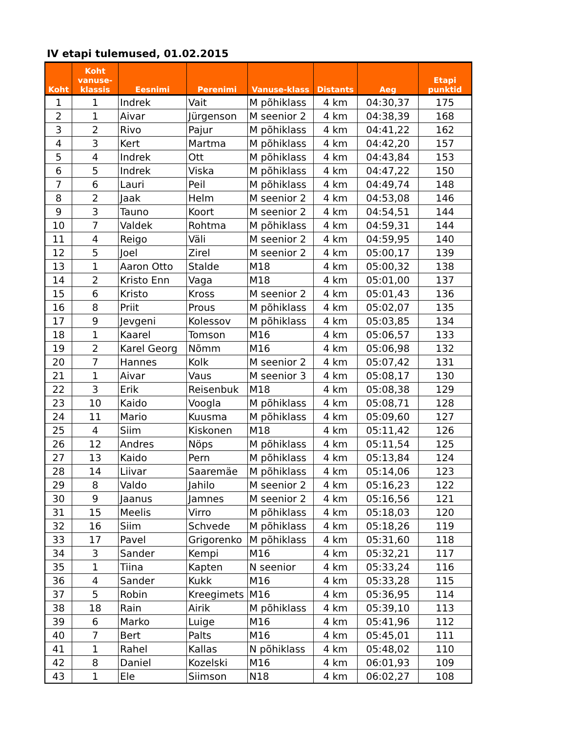IV etapi tulemused, 01.02.2015
| Koht | Koht vanuse-klassis | Eesnimi | Perenimi | Vanuse-klass | Distants | Aeg | Etapi punktid |
| --- | --- | --- | --- | --- | --- | --- | --- |
| 1 | 1 | Indrek | Vait | M põhiklass | 4 km | 04:30,37 | 175 |
| 2 | 1 | Aivar | Jürgenson | M seenior 2 | 4 km | 04:38,39 | 168 |
| 3 | 2 | Rivo | Pajur | M põhiklass | 4 km | 04:41,22 | 162 |
| 4 | 3 | Kert | Martma | M põhiklass | 4 km | 04:42,20 | 157 |
| 5 | 4 | Indrek | Ott | M põhiklass | 4 km | 04:43,84 | 153 |
| 6 | 5 | Indrek | Viska | M põhiklass | 4 km | 04:47,22 | 150 |
| 7 | 6 | Lauri | Peil | M põhiklass | 4 km | 04:49,74 | 148 |
| 8 | 2 | Jaak | Helm | M seenior 2 | 4 km | 04:53,08 | 146 |
| 9 | 3 | Tauno | Koort | M seenior 2 | 4 km | 04:54,51 | 144 |
| 10 | 7 | Valdek | Rohtma | M põhiklass | 4 km | 04:59,31 | 144 |
| 11 | 4 | Reigo | Väli | M seenior 2 | 4 km | 04:59,95 | 140 |
| 12 | 5 | Joel | Zirel | M seenior 2 | 4 km | 05:00,17 | 139 |
| 13 | 1 | Aaron Otto | Stalde | M18 | 4 km | 05:00,32 | 138 |
| 14 | 2 | Kristo Enn | Vaga | M18 | 4 km | 05:01,00 | 137 |
| 15 | 6 | Kristo | Kross | M seenior 2 | 4 km | 05:01,43 | 136 |
| 16 | 8 | Priit | Prous | M põhiklass | 4 km | 05:02,07 | 135 |
| 17 | 9 | Jevgeni | Kolessov | M põhiklass | 4 km | 05:03,85 | 134 |
| 18 | 1 | Kaarel | Tomson | M16 | 4 km | 05:06,57 | 133 |
| 19 | 2 | Karel Georg | Nõmm | M16 | 4 km | 05:06,98 | 132 |
| 20 | 7 | Hannes | Kolk | M seenior 2 | 4 km | 05:07,42 | 131 |
| 21 | 1 | Aivar | Vaus | M seenior 3 | 4 km | 05:08,17 | 130 |
| 22 | 3 | Erik | Reisenbuk | M18 | 4 km | 05:08,38 | 129 |
| 23 | 10 | Kaido | Voogla | M põhiklass | 4 km | 05:08,71 | 128 |
| 24 | 11 | Mario | Kuusma | M põhiklass | 4 km | 05:09,60 | 127 |
| 25 | 4 | Siim | Kiskonen | M18 | 4 km | 05:11,42 | 126 |
| 26 | 12 | Andres | Nöps | M põhiklass | 4 km | 05:11,54 | 125 |
| 27 | 13 | Kaido | Pern | M põhiklass | 4 km | 05:13,84 | 124 |
| 28 | 14 | Liivar | Saaremäe | M põhiklass | 4 km | 05:14,06 | 123 |
| 29 | 8 | Valdo | Jahilo | M seenior 2 | 4 km | 05:16,23 | 122 |
| 30 | 9 | Jaanus | Jamnes | M seenior 2 | 4 km | 05:16,56 | 121 |
| 31 | 15 | Meelis | Virro | M põhiklass | 4 km | 05:18,03 | 120 |
| 32 | 16 | Siim | Schvede | M põhiklass | 4 km | 05:18,26 | 119 |
| 33 | 17 | Pavel | Grigorenko | M põhiklass | 4 km | 05:31,60 | 118 |
| 34 | 3 | Sander | Kempi | M16 | 4 km | 05:32,21 | 117 |
| 35 | 1 | Tiina | Kapten | N seenior | 4 km | 05:33,24 | 116 |
| 36 | 4 | Sander | Kukk | M16 | 4 km | 05:33,28 | 115 |
| 37 | 5 | Robin | Kreegimets | M16 | 4 km | 05:36,95 | 114 |
| 38 | 18 | Rain | Airik | M põhiklass | 4 km | 05:39,10 | 113 |
| 39 | 6 | Marko | Luige | M16 | 4 km | 05:41,96 | 112 |
| 40 | 7 | Bert | Palts | M16 | 4 km | 05:45,01 | 111 |
| 41 | 1 | Rahel | Kallas | N põhiklass | 4 km | 05:48,02 | 110 |
| 42 | 8 | Daniel | Kozelski | M16 | 4 km | 06:01,93 | 109 |
| 43 | 1 | Ele | Siimson | N18 | 4 km | 06:02,27 | 108 |